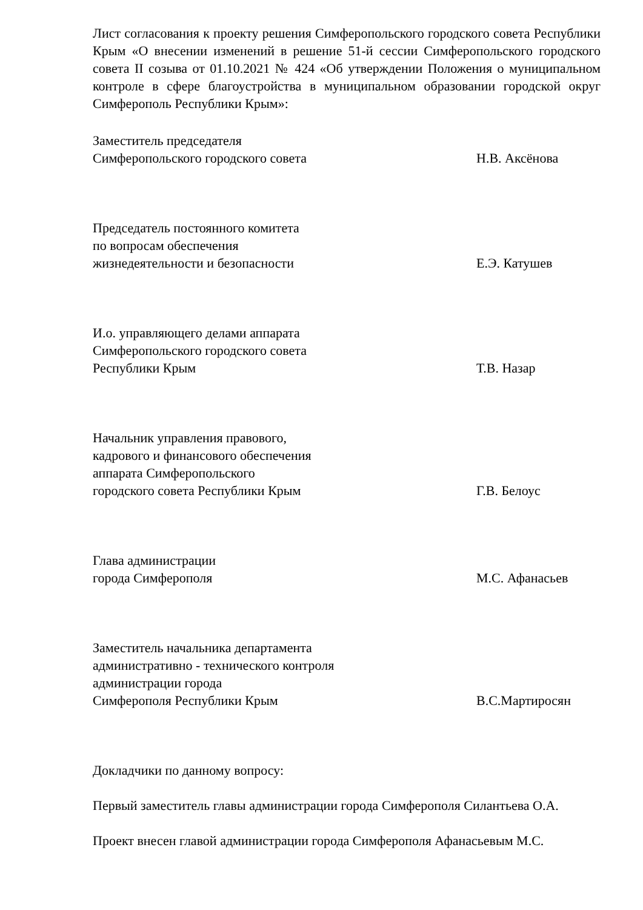Лист согласования к проекту решения Симферопольского городского совета Республики Крым «О внесении изменений в решение 51-й сессии Симферопольского городского совета II созыва от 01.10.2021 № 424 «Об утверждении Положения о муниципальном контроле в сфере благоустройства в муниципальном образовании городской округ Симферополь Республики Крым»:
Заместитель председателя
Симферопольского городского совета
Н.В. Аксёнова
Председатель постоянного комитета
по вопросам обеспечения
жизнедеятельности и безопасности
Е.Э. Катушев
И.о. управляющего делами аппарата
Симферопольского городского совета
Республики Крым
Т.В. Назар
Начальник управления правового,
кадрового и финансового обеспечения
аппарата Симферопольского
городского совета Республики Крым
Г.В. Белоус
Глава администрации
города Симферополя
М.С. Афанасьев
Заместитель начальника департамента
административно - технического контроля
администрации города
Симферополя Республики Крым
В.С.Мартиросян
Докладчики по данному вопросу:
Первый заместитель главы администрации города Симферополя Силантьева О.А.
Проект внесен главой администрации города Симферополя Афанасьевым М.С.